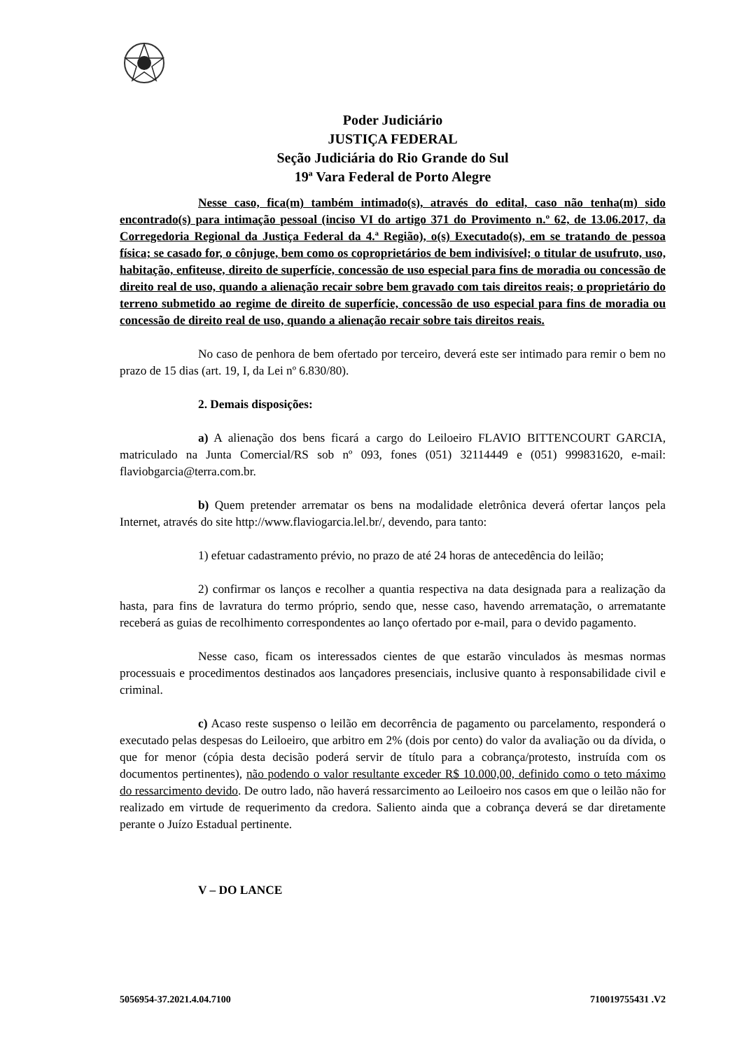Poder Judiciário
JUSTIÇA FEDERAL
Seção Judiciária do Rio Grande do Sul
19ª Vara Federal de Porto Alegre
Nesse caso, fica(m) também intimado(s), através do edital, caso não tenha(m) sido encontrado(s) para intimação pessoal (inciso VI do artigo 371 do Provimento n.º 62, de 13.06.2017, da Corregedoria Regional da Justiça Federal da 4.ª Região), o(s) Executado(s), em se tratando de pessoa física; se casado for, o cônjuge, bem como os coproprietários de bem indivisível; o titular de usufruto, uso, habitação, enfiteuse, direito de superfície, concessão de uso especial para fins de moradia ou concessão de direito real de uso, quando a alienação recair sobre bem gravado com tais direitos reais; o proprietário do terreno submetido ao regime de direito de superfície, concessão de uso especial para fins de moradia ou concessão de direito real de uso, quando a alienação recair sobre tais direitos reais.
No caso de penhora de bem ofertado por terceiro, deverá este ser intimado para remir o bem no prazo de 15 dias (art. 19, I, da Lei nº 6.830/80).
2. Demais disposições:
a) A alienação dos bens ficará a cargo do Leiloeiro FLAVIO BITTENCOURT GARCIA, matriculado na Junta Comercial/RS sob nº 093, fones (051) 32114449 e (051) 999831620, e-mail: flaviobgarcia@terra.com.br.
b) Quem pretender arrematar os bens na modalidade eletrônica deverá ofertar lanços pela Internet, através do site http://www.flaviogarcia.lel.br/, devendo, para tanto:
1) efetuar cadastramento prévio, no prazo de até 24 horas de antecedência do leilão;
2) confirmar os lanços e recolher a quantia respectiva na data designada para a realização da hasta, para fins de lavratura do termo próprio, sendo que, nesse caso, havendo arrematação, o arrematante receberá as guias de recolhimento correspondentes ao lanço ofertado por e-mail, para o devido pagamento.
Nesse caso, ficam os interessados cientes de que estarão vinculados às mesmas normas processuais e procedimentos destinados aos lançadores presenciais, inclusive quanto à responsabilidade civil e criminal.
c) Acaso reste suspenso o leilão em decorrência de pagamento ou parcelamento, responderá o executado pelas despesas do Leiloeiro, que arbitro em 2% (dois por cento) do valor da avaliação ou da dívida, o que for menor (cópia desta decisão poderá servir de título para a cobrança/protesto, instruída com os documentos pertinentes), não podendo o valor resultante exceder R$ 10.000,00, definido como o teto máximo do ressarcimento devido. De outro lado, não haverá ressarcimento ao Leiloeiro nos casos em que o leilão não for realizado em virtude de requerimento da credora. Saliento ainda que a cobrança deverá se dar diretamente perante o Juízo Estadual pertinente.
V – DO LANCE
5056954-37.2021.4.04.7100 710019755431 .V2